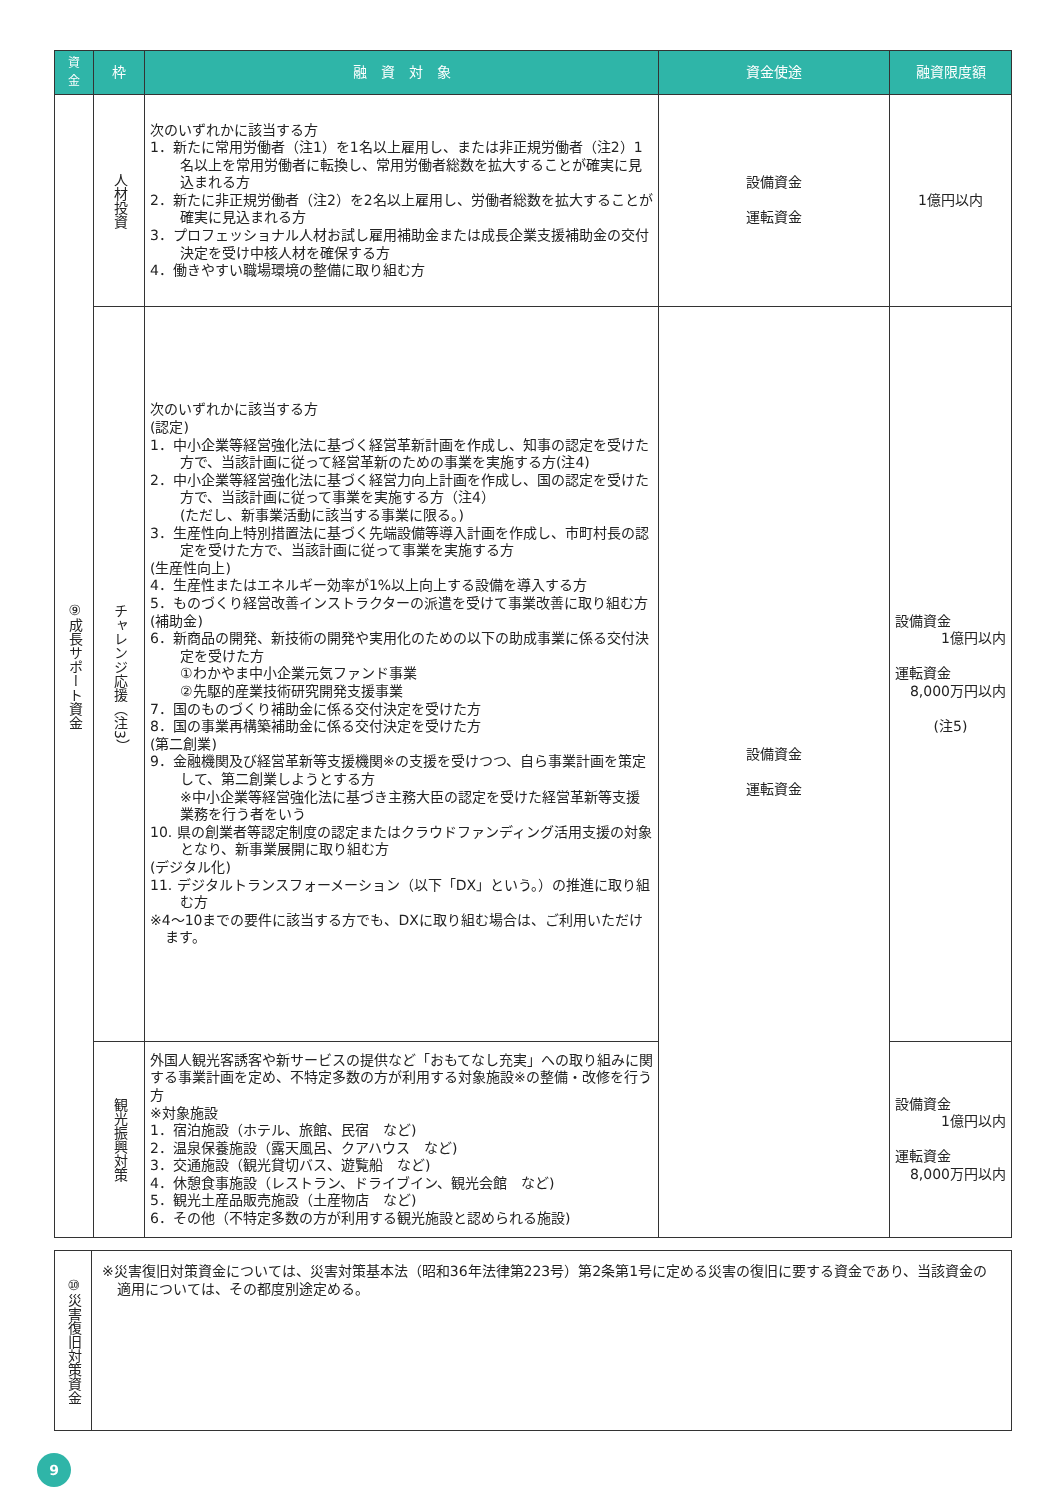| 資 金 | 枠 | 融 資 対 象 | 資金使途 | 融資限度額 |
| --- | --- | --- | --- | --- |
| ⑨成長サポート資金 | 人材投資 | 次のいずれかに該当する方 1．新たに常用労働者（注1）を1名以上雇用し、または非正規労働者（注2）1名以上を常用労働者に転換し、常用労働者総数を拡大することが確実に見込まれる方 2．新たに非正規労働者（注2）を2名以上雇用し、労働者総数を拡大することが確実に見込まれる方 3．プロフェッショナル人材お試し雇用補助金または成長企業支援補助金の交付決定を受け中核人材を確保する方 4．働きやすい職場環境の整備に取り組む方 | 設備資金 運転資金 | 1億円以内 |
| | チャレンジ応援（注3） | 次のいずれかに該当する方 (認定) 1．中小企業等経営強化法に基づく経営革新計画を作成し、知事の認定を受けた方で、当該計画に従って経営革新のための事業を実施する方(注4) 2．中小企業等経営強化法に基づく経営力向上計画を作成し、国の認定を受けた方で、当該計画に従って事業を実施する方（注4） (ただし、新事業活動に該当する事業に限る。) 3．生産性向上特別措置法に基づく先端設備等導入計画を作成し、市町村長の認定を受けた方で、当該計画に従って事業を実施する方 (生産性向上) 4．生産性またはエネルギー効率が1%以上向上する設備を導入する方 5．ものづくり経営改善インストラクターの派遣を受けて事業改善に取り組む方 (補助金) 6．新商品の開発、新技術の開発や実用化のための以下の助成事業に係る交付決定を受けた方 ①わかやま中小企業元気ファンド事業 ②先駆的産業技術研究開発支援事業 7．国のものづくり補助金に係る交付決定を受けた方 8．国の事業再構築補助金に係る交付決定を受けた方 (第二創業) 9．金融機関及び経営革新等支援機関※の支援を受けつつ、自ら事業計画を策定して、第二創業しようとする方 ※中小企業等経営強化法に基づき主務大臣の認定を受けた経営革新等支援業務を行う者をいう 10. 県の創業者等認定制度の認定またはクラウドファンディング活用支援の対象となり、新事業展開に取り組む方 (デジタル化) 11. デジタルトランスフォーメーション（以下「DX」という。）の推進に取り組む方 ※4～10までの要件に該当する方でも、DXに取り組む場合は、ご利用いただけます。 | 設備資金 運転資金 | 設備資金 1億円以内 運転資金 8,000万円以内 (注5) |
| | 観光振興対策 | 外国人観光客誘客や新サービスの提供など「おもてなし充実」への取り組みに関する事業計画を定め、不特定多数の方が利用する対象施設※の整備・改修を行う方 ※対象施設 1．宿泊施設（ホテル、旅館、民宿 など) 2．温泉保養施設（露天風呂、クアハウス など) 3．交通施設（観光貸切バス、遊覧船 など) 4．休憩食事施設（レストラン、ドライブイン、観光会館 など) 5．観光土産品販売施設（土産物店 など) 6．その他（不特定多数の方が利用する観光施設と認められる施設) | | 設備資金 1億円以内 運転資金 8,000万円以内 |
| ⑩災害復旧対策資金 | ※災害復旧対策資金については、災害対策基本法（昭和36年法律第223号）第2条第1号に定める災害の復旧に要する資金であり、当該資金の適用については、その都度別途定める。 |
9